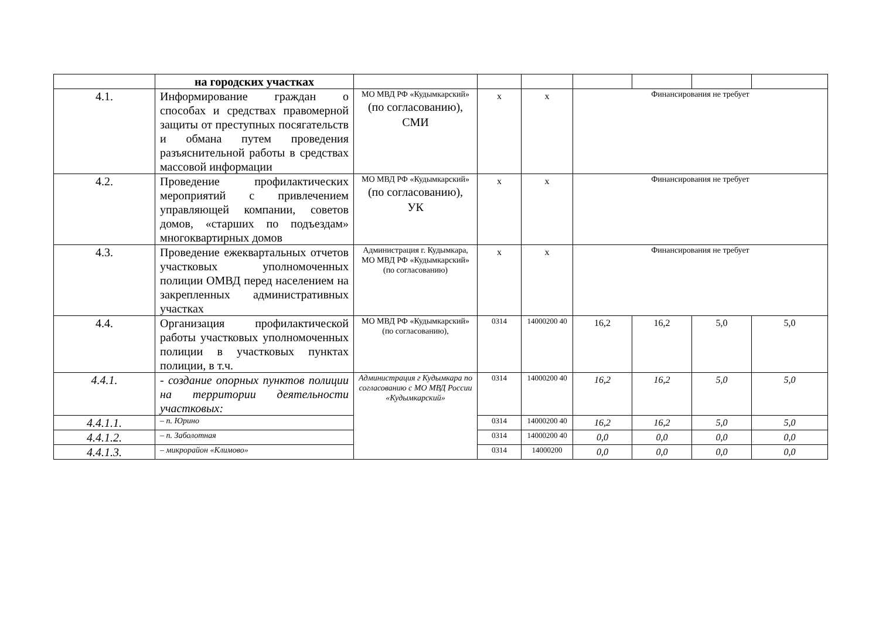| | на городских участках | | | | | | | |
| 4.1. | Информирование граждан о способах и средствах правомерной защиты от преступных посягательств и обмана путем проведения разъяснительной работы в средствах массовой информации | МО МВД РФ «Кудымкарский» (по согласованию), СМИ | х | х | Финансирования не требует | | | |
| 4.2. | Проведение профилактических мероприятий с привлечением управляющей компании, советов домов, «старших по подъездам» многоквартирных домов | МО МВД РФ «Кудымкарский» (по согласованию), УК | х | х | Финансирования не требует | | | |
| 4.3. | Проведение ежеквартальных отчетов участковых уполномоченных полиции ОМВД перед населением на закрепленных административных участках | Администрация г. Кудымкара, МО МВД РФ «Кудымкарский» (по согласованию) | х | х | Финансирования не требует | | | |
| 4.4. | Организация профилактической работы участковых уполномоченных полиции в участковых пунктах полиции, в т.ч. | МО МВД РФ «Кудымкарский» (по согласованию), | 0314 | 14000200 40 | 16,2 | 16,2 | 5,0 | 5,0 |
| 4.4.1. | - создание опорных пунктов полиции на территории деятельности участковых: | Администрация г Кудымкара по согласованию с МО МВД России «Кудымкарский» | 0314 | 14000200 40 | 16,2 | 16,2 | 5,0 | 5,0 |
| 4.4.1.1. | – п. Юрино | | 0314 | 14000200 40 | 16,2 | 16,2 | 5,0 | 5,0 |
| 4.4.1.2. | – п. Заболотная | | 0314 | 14000200 40 | 0,0 | 0,0 | 0,0 | 0,0 |
| 4.4.1.3. | – микрорайон «Климово» | | 0314 | 14000200 | 0,0 | 0,0 | 0,0 | 0,0 |